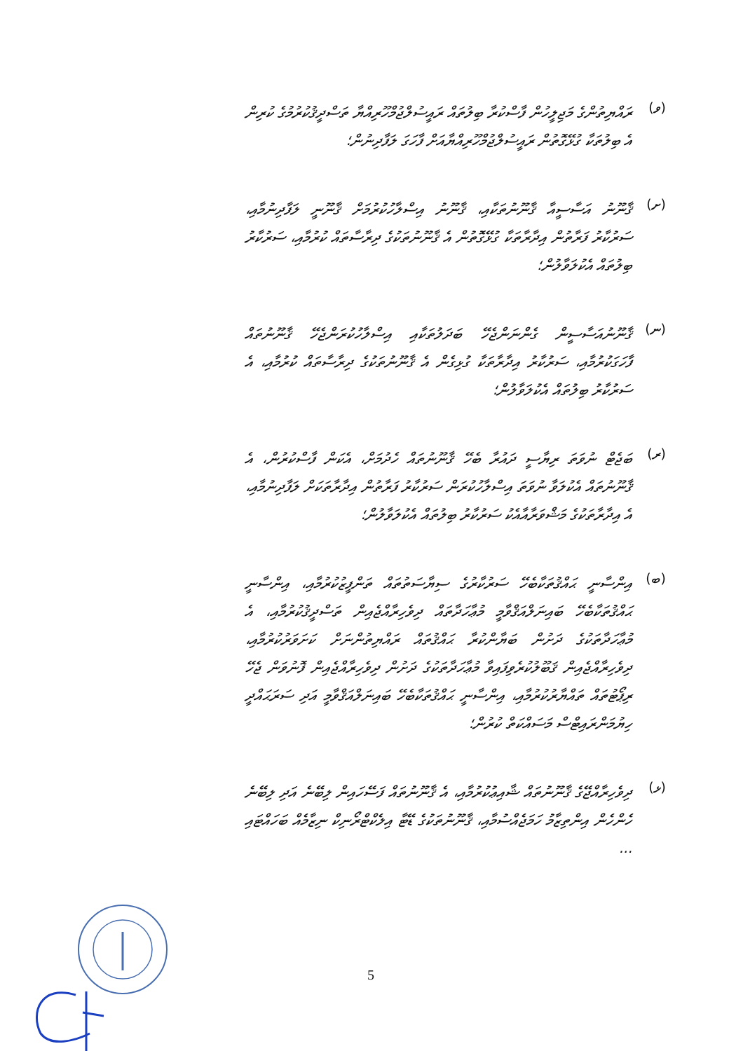(ވ)
ރައްޔިތުންގެ މަޖިލީހުން ފާސްކުރާ ބިލުތައް ރައީސުލްޖުމްހޫރިއްޔާ ތަސްދީޤުކުރުމުގެ ކުރިން އެ ބިލުތަކާ ގުޅޭގޮތުން ރައީސުލްޖުމްހޫރިއްޔާއަށް ފާހަގަ ލަފާދިނުން؛
(ށ)
ޤާނޫނު އަސާސީއާ ޤާނޫނުތަކާއި، ޤާނޫނު އިސްލާހުކުރުމަށް ޤާނޫނީ ލަފާދިނުމާއި، ސަރުކާރު ފަރާތުން އިދާރާތަކާ ގުޅޭގޮތުން އެ ޤާނޫނުތަކުގެ ދިރާސާތައް ކުރުމާއި، ސަރުކާރު ބިލުތައް އެކުލަވާލުން؛
(ނ)
ޤާނޫނުއަސާސީން ގެންނަންޖެހޭ ބަދަލުތަކާއި އިސްލާހުކުރަންޖެހޭ ޤާނޫނުތައް ފާހަގަކުރުމާއި، ސަރުކާރު އިދާރާތަކާ ގުޅިގެން އެ ޤާނޫނުތަކުގެ ދިރާސާތައް ކުރުމާއި، އެ ސަރުކާރު ބިލުތައް އެކުލަވާލުން؛
(ރ)
ބަޖެޓް ނުވަތަ ރިޔާސީ ދައުރާ ބެހޭ ޤާނޫނުތައް ހެދުމަށް، އެކަން ފާސްކުރުން، އެ ޤާނޫނުތައް އެކުލަވާ ނުވަތަ އިސްލާހުކުރަން ސަރުކާރު ފަރާތުން އިދާރާތަކަށް ލަފާދިނުމާއި، އެ އިދާރާތަކުގެ މަޝްވަރާއާއެކު ސަރުކާރު ބިލުތައް އެކުލަވާލުން؛
(ބ)
އިންސާނީ ޙައްޤުތަކާބެހޭ ސަރުކާރުގެ ސިޔާސަތުތައް ތަންފީޒުކުރުމާއި، އިންސާނީ ޙައްޤުތަކާބެހޭ ބައިނަލްއަޤްވާމީ މުޢާހަދާތައް ދިވެހިރާއްޖެއިން ތަސްދީޤުކުރުމާއި، އެ މުޢާހަދާތަކުގެ ދަށުން ބަޔާންކުރާ ޙައްޤުތައް ރައްޔިތުންނަށް ކަށަވަރުކުރުމާއި، ދިވެހިރާއްޖެއިން ޤަބޫލުކުރެވިފައިވާ މުޢާހަދާތަކުގެ ދަށުން ދިވެހިރާއްޖެއިން ފޮނުވަން ޖެހޭ ރިޕޯޓުތައް ތައްޔާރުކުރުމާއި، އިންސާނީ ޙައްޤުތަކާބެހޭ ބައިނަލްއަޤްވާމީ އަދި ސަރަޙައްދީ ހިޔުމަންރައިޓްސް މަސައްކަތް ކުރުން؛
(ޅ)
ދިވެހިރާއްޖޭގެ ޤާނޫނުތައް ޝާއިޢުކުރުމާއި، އެ ޤާނޫނުތައް ފަސޭހައިން ލިބޭނެ އަދި ލިބޭނެ ހެންހެން އިންތިޒާމު ހަމަޖެއްސުމާއި، ޤާނޫނުތަކުގެ ޑޭޓާ އިލެކްޓްރޯނިކް ނިޒާމެއް ބަހައްޓައި ...
5